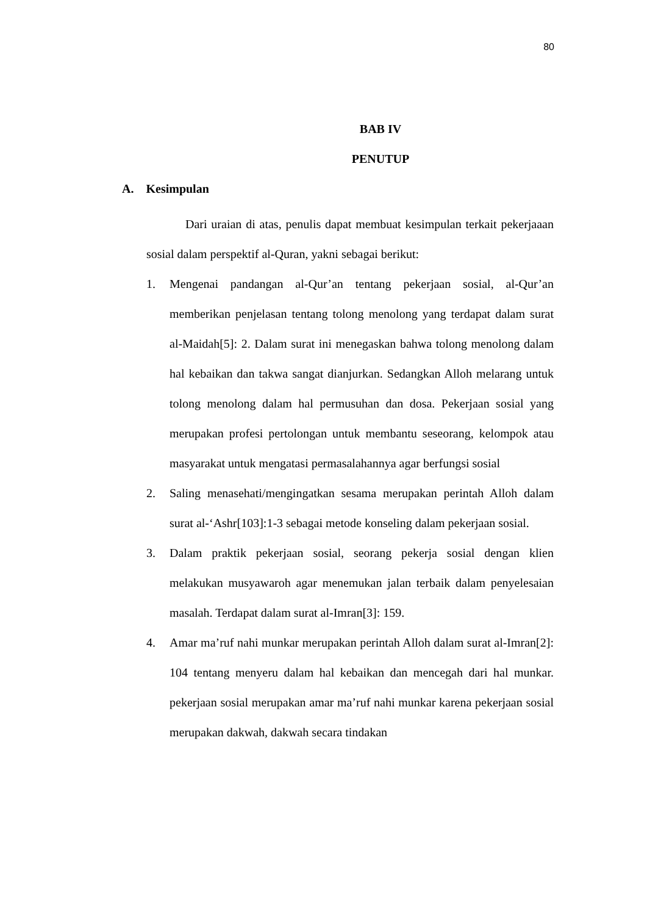80
BAB IV
PENUTUP
A. Kesimpulan
Dari uraian di atas, penulis dapat membuat kesimpulan terkait pekerjaaan sosial dalam perspektif al-Quran, yakni sebagai berikut:
1. Mengenai pandangan al-Qur’an tentang pekerjaan sosial, al-Qur’an memberikan penjelasan tentang tolong menolong yang terdapat dalam surat al-Maidah[5]: 2. Dalam surat ini menegaskan bahwa tolong menolong dalam hal kebaikan dan takwa sangat dianjurkan. Sedangkan Alloh melarang untuk tolong menolong dalam hal permusuhan dan dosa. Pekerjaan sosial yang merupakan profesi pertolongan untuk membantu seseorang, kelompok atau masyarakat untuk mengatasi permasalahannya agar berfungsi sosial
2. Saling menasehati/mengingatkan sesama merupakan perintah Alloh dalam surat al-‘Ashr[103]:1-3 sebagai metode konseling dalam pekerjaan sosial.
3. Dalam praktik pekerjaan sosial, seorang pekerja sosial dengan klien melakukan musyawaroh agar menemukan jalan terbaik dalam penyelesaian masalah. Terdapat dalam surat al-Imran[3]: 159.
4. Amar ma’ruf nahi munkar merupakan perintah Alloh dalam surat al-Imran[2]: 104 tentang menyeru dalam hal kebaikan dan mencegah dari hal munkar. pekerjaan sosial merupakan amar ma’ruf nahi munkar karena pekerjaan sosial merupakan dakwah, dakwah secara tindakan